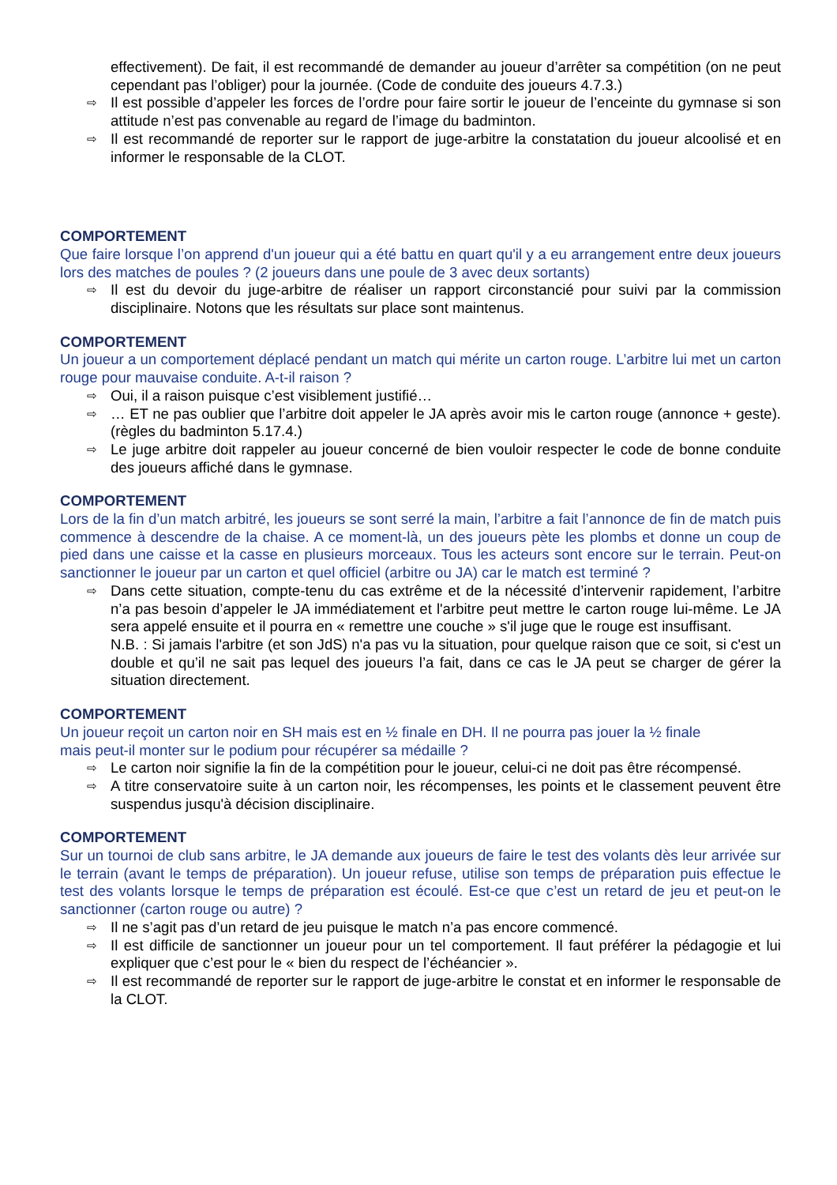effectivement). De fait, il est recommandé de demander au joueur d’arrêter sa compétition (on ne peut cependant pas l’obliger) pour la journée. (Code de conduite des joueurs 4.7.3.)
⇨ Il est possible d’appeler les forces de l’ordre pour faire sortir le joueur de l’enceinte du gymnase si son attitude n’est pas convenable au regard de l’image du badminton.
⇨ Il est recommandé de reporter sur le rapport de juge-arbitre la constatation du joueur alcoolisé et en informer le responsable de la CLOT.
COMPORTEMENT
Que faire lorsque l’on apprend d'un joueur qui a été battu en quart qu'il y a eu arrangement entre deux joueurs lors des matches de poules ? (2 joueurs dans une poule de 3 avec deux sortants)
⇨ Il est du devoir du juge-arbitre de réaliser un rapport circonstancié pour suivi par la commission disciplinaire. Notons que les résultats sur place sont maintenus.
COMPORTEMENT
Un joueur a un comportement déplacé pendant un match qui mérite un carton rouge. L’arbitre lui met un carton rouge pour mauvaise conduite. A-t-il raison ?
⇨ Oui, il a raison puisque c’est visiblement justifié…
⇨ … ET ne pas oublier que l’arbitre doit appeler le JA après avoir mis le carton rouge (annonce + geste). (règles du badminton 5.17.4.)
⇨ Le juge arbitre doit rappeler au joueur concerné de bien vouloir respecter le code de bonne conduite des joueurs affiché dans le gymnase.
COMPORTEMENT
Lors de la fin d’un match arbitré, les joueurs se sont serré la main, l’arbitre a fait l’annonce de fin de match puis commence à descendre de la chaise. A ce moment-là, un des joueurs pète les plombs et donne un coup de pied dans une caisse et la casse en plusieurs morceaux. Tous les acteurs sont encore sur le terrain. Peut-on sanctionner le joueur par un carton et quel officiel (arbitre ou JA) car le match est terminé ?
⇨ Dans cette situation, compte-tenu du cas extrême et de la nécessité d’intervenir rapidement, l’arbitre n’a pas besoin d’appeler le JA immédiatement et l'arbitre peut mettre le carton rouge lui-même. Le JA sera appelé ensuite et il pourra en « remettre une couche » s'il juge que le rouge est insuffisant.
N.B. : Si jamais l'arbitre (et son JdS) n'a pas vu la situation, pour quelque raison que ce soit, si c'est un double et qu’il ne sait pas lequel des joueurs l’a fait, dans ce cas le JA peut se charger de gérer la situation directement.
COMPORTEMENT
Un joueur reçoit un carton noir en SH mais est en ½ finale en DH. Il ne pourra pas jouer la ½ finale
mais peut-il monter sur le podium pour récupérer sa médaille ?
⇨ Le carton noir signifie la fin de la compétition pour le joueur, celui-ci ne doit pas être récompensé.
⇨ A titre conservatoire suite à un carton noir, les récompenses, les points et le classement peuvent être suspendus jusqu'à décision disciplinaire.
COMPORTEMENT
Sur un tournoi de club sans arbitre, le JA demande aux joueurs de faire le test des volants dès leur arrivée sur le terrain (avant le temps de préparation). Un joueur refuse, utilise son temps de préparation puis effectue le test des volants lorsque le temps de préparation est écoulé. Est-ce que c’est un retard de jeu et peut-on le sanctionner (carton rouge ou autre) ?
⇨ Il ne s’agit pas d’un retard de jeu puisque le match n’a pas encore commencé.
⇨ Il est difficile de sanctionner un joueur pour un tel comportement. Il faut préférer la pédagogie et lui expliquer que c’est pour le « bien du respect de l’échéancier ».
⇨ Il est recommandé de reporter sur le rapport de juge-arbitre le constat et en informer le responsable de la CLOT.